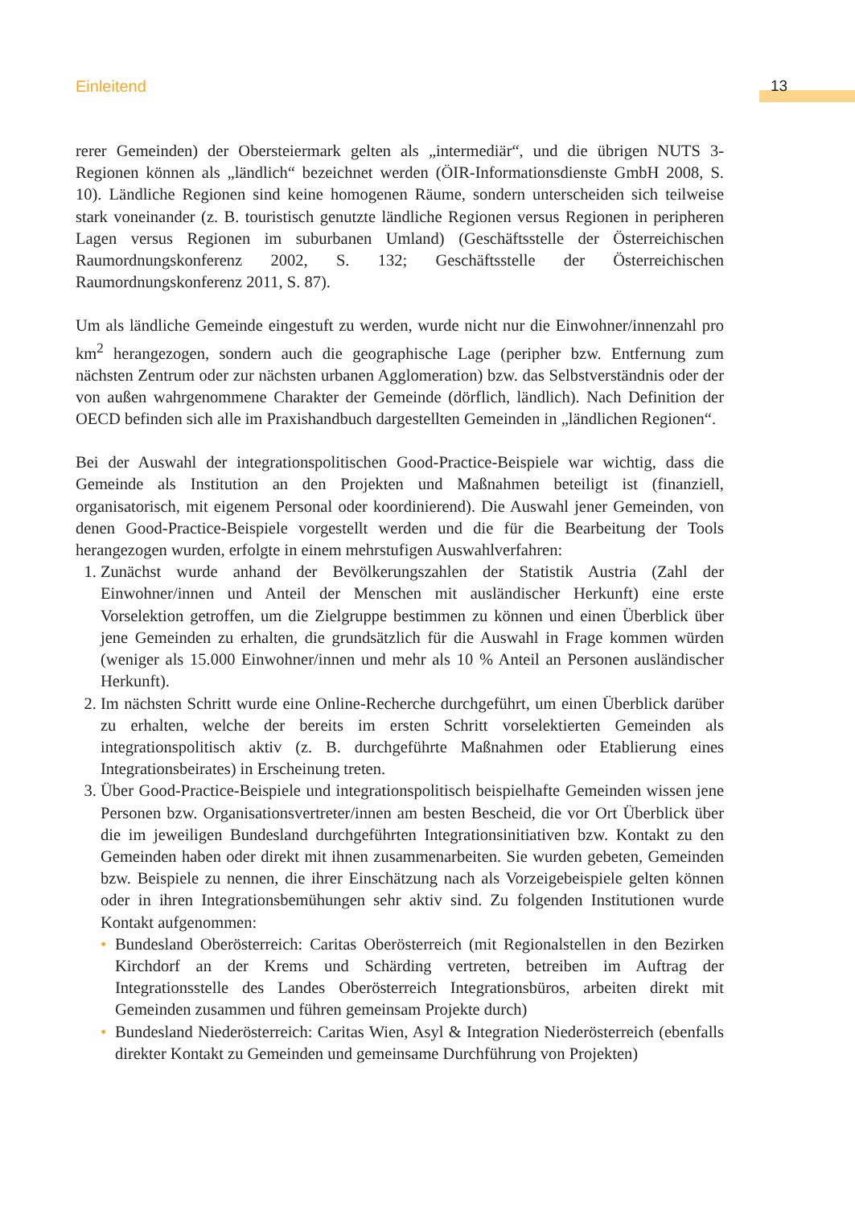Einleitend 13
rerer Gemeinden) der Obersteiermark gelten als „intermediär“, und die übrigen NUTS 3-Regionen können als „ländlich“ bezeichnet werden (ÖIR-Informationsdienste GmbH 2008, S. 10). Ländliche Regionen sind keine homogenen Räume, sondern unterscheiden sich teilweise stark voneinander (z. B. touristisch genutzte ländliche Regionen versus Regionen in peripheren Lagen versus Regionen im suburbanen Umland) (Geschäftsstelle der Österreichischen Raumordnungskonferenz 2002, S. 132; Geschäftsstelle der Österreichischen Raumordnungskonferenz 2011, S. 87).
Um als ländliche Gemeinde eingestuft zu werden, wurde nicht nur die Einwohner/innenzahl pro km<sup>2</sup> herangezogen, sondern auch die geographische Lage (peripher bzw. Entfernung zum nächsten Zentrum oder zur nächsten urbanen Agglomeration) bzw. das Selbstverständnis oder der von außen wahrgenommene Charakter der Gemeinde (dörflich, ländlich). Nach Definition der OECD befinden sich alle im Praxishandbuch dargestellten Gemeinden in „ländlichen Regionen“.
Bei der Auswahl der integrationspolitischen Good-Practice-Beispiele war wichtig, dass die Gemeinde als Institution an den Projekten und Maßnahmen beteiligt ist (finanziell, organisatorisch, mit eigenem Personal oder koordinierend). Die Auswahl jener Gemeinden, von denen Good-Practice-Beispiele vorgestellt werden und die für die Bearbeitung der Tools herangezogen wurden, erfolgte in einem mehrstufigen Auswahlverfahren:
1. Zunächst wurde anhand der Bevölkerungszahlen der Statistik Austria (Zahl der Einwohner/innen und Anteil der Menschen mit ausländischer Herkunft) eine erste Vorselektion getroffen, um die Zielgruppe bestimmen zu können und einen Überblick über jene Gemeinden zu erhalten, die grundsätzlich für die Auswahl in Frage kommen würden (weniger als 15.000 Einwohner/innen und mehr als 10 % Anteil an Personen ausländischer Herkunft).
2. Im nächsten Schritt wurde eine Online-Recherche durchgeführt, um einen Überblick darüber zu erhalten, welche der bereits im ersten Schritt vorselektierten Gemeinden als integrationspolitisch aktiv (z. B. durchgeführte Maßnahmen oder Etablierung eines Integrationsbeirates) in Erscheinung treten.
3. Über Good-Practice-Beispiele und integrationspolitisch beispielhafte Gemeinden wissen jene Personen bzw. Organisationsvertreter/innen am besten Bescheid, die vor Ort Überblick über die im jeweiligen Bundesland durchgeführten Integrationsinitiativen bzw. Kontakt zu den Gemeinden haben oder direkt mit ihnen zusammenarbeiten. Sie wurden gebeten, Gemeinden bzw. Beispiele zu nennen, die ihrer Einschätzung nach als Vorzeigebeispiele gelten können oder in ihren Integrationsbemühungen sehr aktiv sind. Zu folgenden Institutionen wurde Kontakt aufgenommen:
• Bundesland Oberösterreich: Caritas Oberösterreich (mit Regionalstellen in den Bezirken Kirchdorf an der Krems und Schärding vertreten, betreiben im Auftrag der Integrationsstelle des Landes Oberösterreich Integrationsbüros, arbeiten direkt mit Gemeinden zusammen und führen gemeinsam Projekte durch)
• Bundesland Niederösterreich: Caritas Wien, Asyl & Integration Niederösterreich (ebenfalls direkter Kontakt zu Gemeinden und gemeinsame Durchführung von Projekten)